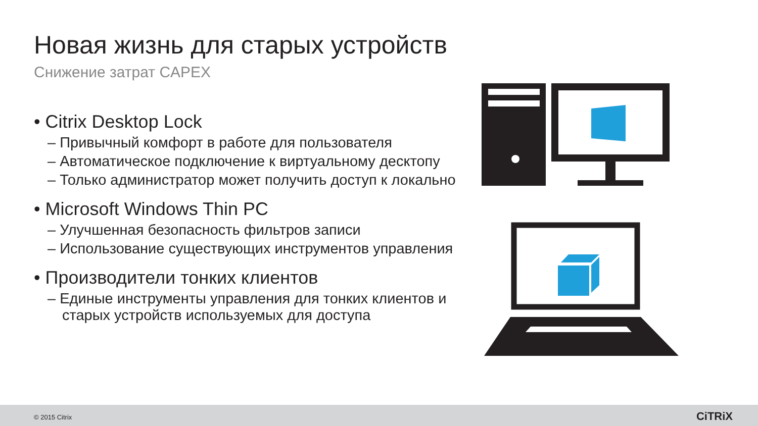Новая жизнь для старых устройств
Снижение затрат CAPEX
• Citrix Desktop Lock
– Привычный комфорт в работе для пользователя
– Автоматическое подключение к виртуальному десктопу
– Только администратор может получить доступ к локально
• Microsoft Windows Thin PC
– Улучшенная безопасность фильтров записи
– Использование существующих инструментов управления
• Производители тонких клиентов
– Единые инструменты управления для тонких клиентов и старых устройств используемых для доступа
© 2015 Citrix CiTRiX